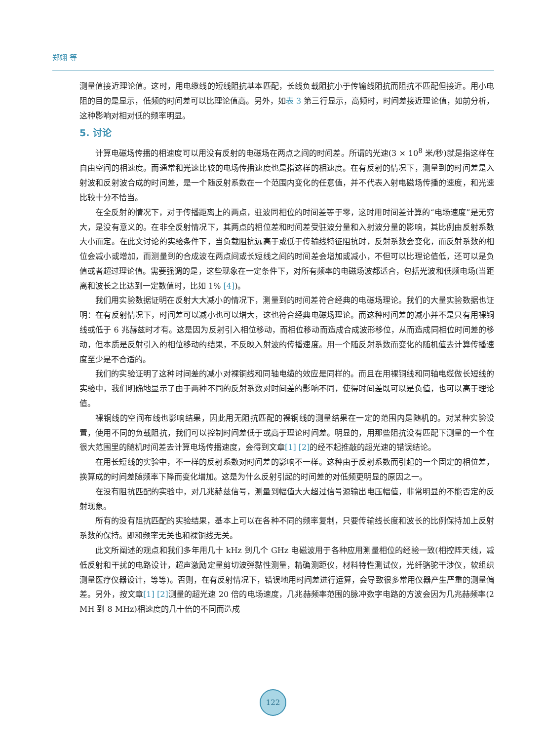郑翊 等
测量值接近理论值。这时，用电缆线的短线阻抗基本匹配，长线负载阻抗小于传输线阻抗而阻抗不匹配但接近。用小电阻的目的是显示，低频的时间差可以比理论值高。另外，如表 3 第三行显示，高频时，时间差接近理论值，如前分析，这种影响对相对低的频率明显。
5. 讨论
计算电磁场传播的相速度可以用没有反射的电磁场在两点之间的时间差。所谓的光速(3 × 10<sup>8</sup> 米/秒)就是指这样在自由空间的相速度。而通常和光速比较的电场传播速度也是指这样的相速度。在有反射的情况下，测量到的时间差是入射波和反射波合成的时间差，是一个随反射系数在一个范围内变化的任意值，并不代表入射电磁场传播的速度，和光速比较十分不恰当。
在全反射的情况下，对于传播距离上的两点，驻波同相位的时间差等于零，这时用时间差计算的“电场速度”是无穷大，是没有意义的。在非全反射情况下，其两点的相位差和时间差受驻波分量和入射波分量的影响，其比例由反射系数大小而定。在此文讨论的实验条件下，当负载阻抗远高于或低于传输线特征阻抗时，反射系数会变化，而反射系数的相位会减小或增加，而测量到的合成波在两点间或长短线之间的时间差会增加或减小，不但可以比理论值低，还可以是负值或者超过理论值。需要强调的是，这些现象在一定条件下，对所有频率的电磁场波都适合，包括光波和低频电场(当距离和波长之比达到一定数值时，比如 1% [4])。
我们用实验数据证明在反射大大减小的情况下，测量到的时间差符合经典的电磁场理论。我们的大量实验数据也证明：在有反射情况下，时间差可以减小也可以增大，这也符合经典电磁场理论。而这种时间差的减小并不是只有用裸铜线或低于 6 兆赫兹时才有。这是因为反射引入相位移动，而相位移动而造成合成波形移位，从而造成同相位时间差的移动，但本质是反射引入的相位移动的结果，不反映入射波的传播速度。用一个随反射系数而变化的随机值去计算传播速度至少是不合适的。
我们的实验证明了这种时间差的减小对裸铜线和同轴电缆的效应是同样的。而且在用裸铜线和同轴电缆做长短线的实验中，我们明确地显示了由于两种不同的反射系数对时间差的影响不同，使得时间差既可以是负值，也可以高于理论值。
裸铜线的空间布线也影响结果，因此用无阻抗匹配的裸铜线的测量结果在一定的范围内是随机的。对某种实验设置，使用不同的负载阻抗，我们可以控制时间差低于或高于理论时间差。明显的，用那些阻抗没有匹配下测量的一个在很大范围里的随机时间差去计算电场传播速度，会得到文章[1] [2] 的经不起推敲的超光速的错误结论。
在用长短线的实验中，不一样的反射系数对时间差的影响不一样。这种由于反射系数而引起的一个固定的相位差，换算成的时间差随频率下降而变化增加。这是为什么反射引起的时间差的对低频更明显的原因之一。
在没有阻抗匹配的实验中，对几兆赫兹信号，测量到幅值大大超过信号源输出电压幅值，非常明显的不能否定的反射现象。
所有的没有阻抗匹配的实验结果，基本上可以在各种不同的频率复制，只要传输线长度和波长的比例保持加上反射系数的保持。即和频率无关也和裸铜线无关。
此文所阐述的观点和我们多年用几十 kHz 到几个 GHz 电磁波用于各种应用测量相位的经验一致(相控阵天线，减低反射和干扰的电路设计，超声激励定量剪切波弹黏性测量，精确测距仪，材料特性测试仪，光纤骆驼干涉仪，软组织测量医疗仪器设计，等等)。否则，在有反射情况下，错误地用时间差进行运算，会导致很多常用仪器产生严重的测量偏差。另外，按文章[1] [2] 测量的超光速 20 倍的电场速度，几兆赫频率范围的脉冲数字电路的方波会因为几兆赫频率(2 MH 到 8 MHz)相速度的几十倍的不同而造成
122